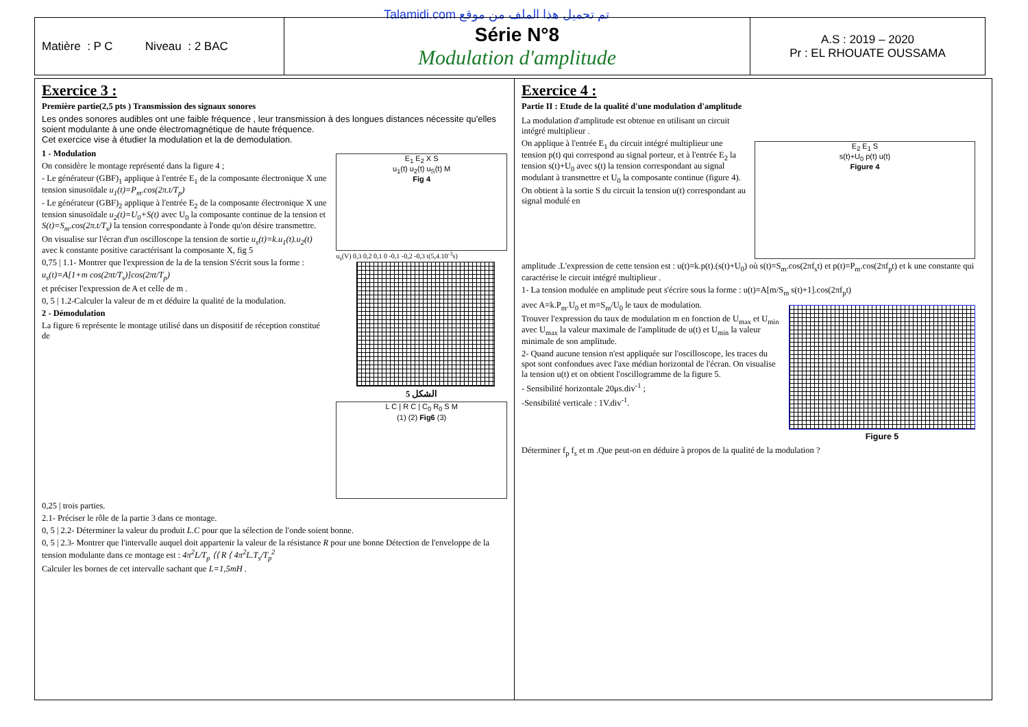Talamidi.com تم تحميل هذا الملف من موقع
| Matière : P C Niveau : 2 BAC | Série N°8 Modulation d'amplitude | A.S : 2019 – 2020 Pr : EL RHOUATE OUSSAMA |
Exercice 3 :
Première partie(2,5 pts ) Transmission des signaux sonores
Les ondes sonores audibles ont une faible fréquence , leur transmission à des longues distances nécessite qu'elles soient modulante à une onde électromagnétique de haute fréquence.
Cet exercice vise à étudier la modulation et la de demodulation.
1 - Modulation
On considère le montage représenté dans la figure 4 ;
- Le générateur (GBF)<sub>1</sub> applique à l'entrée E<sub>1</sub> de la composante électronique X une tension sinusoïdale u<sub>1</sub>(t)=P<sub>m</sub>.cos(2π.t/T<sub>p</sub>)
- Le générateur (GBF)<sub>2</sub> applique à l'entrée E<sub>2</sub> de la composante électronique X une tension sinusoïdale u<sub>2</sub>(t)=U<sub>0</sub>+S(t) avec U<sub>0</sub> la composante continue de la tension et S(t)=S<sub>m</sub>.cos(2π.t/T<sub>s</sub>) la tension correspondante à l'onde qu'on désire transmettre.
On visualise sur l'écran d'un oscilloscope la tension de sortie u<sub>s</sub>(t)=k.u<sub>1</sub>(t).u<sub>2</sub>(t) avec k constante positive caractérisant la composante X, fig 5
0,75 | 1.1- Montrer que l'expression de la de la tension S'écrit sous la forme :
u<sub>s</sub>(t)=A[1+m cos(2πt/T<sub>s</sub>)]cos(2πt/T<sub>p</sub>)
et préciser l'expression de A et celle de m .
0, 5 | 1.2-Calculer la valeur de m et déduire la qualité de la modulation.
2 - Démodulation
La figure 6 représente le montage utilisé dans un dispositif de réception constitué de
E<sub>1</sub> E<sub>2</sub> X S
u<sub>1</sub>(t) u<sub>2</sub>(t) u<sub>S</sub>(t) M
Fig 4
u<sub>s</sub>(V) 0,3 0,2 0,1 0 -0,1 -0,2 -0,3 t(5,4.10<sup>-3</sup>s)
الشكل 5
L C | R C | C<sub>0</sub> R<sub>0</sub> S M
(1) (2) Fig6 (3)
0,25 | trois parties.
2.1- Préciser le rôle de la partie 3 dans ce montage.
0, 5 | 2.2- Déterminer la valeur du produit L.C pour que la sélection de l'onde soient bonne.
0, 5 | 2.3- Montrer que l'intervalle auquel doit appartenir la valeur de la résistance R pour une bonne Détection de l'enveloppe de la tension modulante dans ce montage est : 4π<sup>2</sup>L/T<sub>p</sub> ⟨⟨ R ⟨ 4π<sup>2</sup>L.T<sub>s</sub>/T<sub>p</sub><sup>2</sup>
Calculer les bornes de cet intervalle sachant que L=1,5mH .
Exercice 4 :
Partie II : Etude de la qualité d'une modulation d'amplitude
La modulation d'amplitude est obtenue en utilisant un circuit intégré multiplieur .
On applique à l'entrée E<sub>1</sub> du circuit intégré multiplieur une tension p(t) qui correspond au signal porteur, et à l'entrée E<sub>2</sub> la tension s(t)+U<sub>0</sub> avec s(t) la tension correspondant au signal modulant à transmettre et U<sub>0</sub> la composante continue (figure 4).
On obtient à la sortie S du circuit la tension u(t) correspondant au signal modulé en
E<sub>2</sub> E<sub>1</sub> S
s(t)+U<sub>0</sub> p(t) u(t)
Figure 4
amplitude .L'expression de cette tension est : u(t)=k.p(t).(s(t)+U<sub>0</sub>) où s(t)=S<sub>m</sub>.cos(2πf<sub>s</sub>t) et p(t)=P<sub>m</sub>.cos(2πf<sub>p</sub>t) et k une constante qui caractérise le circuit intégré multiplieur .
1- La tension modulée en amplitude peut s'écrire sous la forme : u(t)=A[m/S<sub>m</sub> s(t)+1].cos(2πf<sub>p</sub>t)
avec A=k.P<sub>m</sub>.U<sub>0</sub> et m=S<sub>m</sub>/U<sub>0</sub> le taux de modulation.
Trouver l'expression du taux de modulation m en fonction de U<sub>max</sub> et U<sub>min</sub> avec U<sub>max</sub> la valeur maximale de l'amplitude de u(t) et U<sub>min</sub> la valeur minimale de son amplitude.
2- Quand aucune tension n'est appliquée sur l'oscilloscope, les traces du spot sont confondues avec l'axe médian horizontal de l'écran. On visualise la tension u(t) et on obtient l'oscillogramme de la figure 5.
- Sensibilité horizontale 20μs.div<sup>-1</sup> ;
-Sensibilité verticale : 1V.div<sup>-1</sup>.
Figure 5
Déterminer f<sub>p</sub> f<sub>s</sub> et m .Que peut-on en déduire à propos de la qualité de la modulation ?